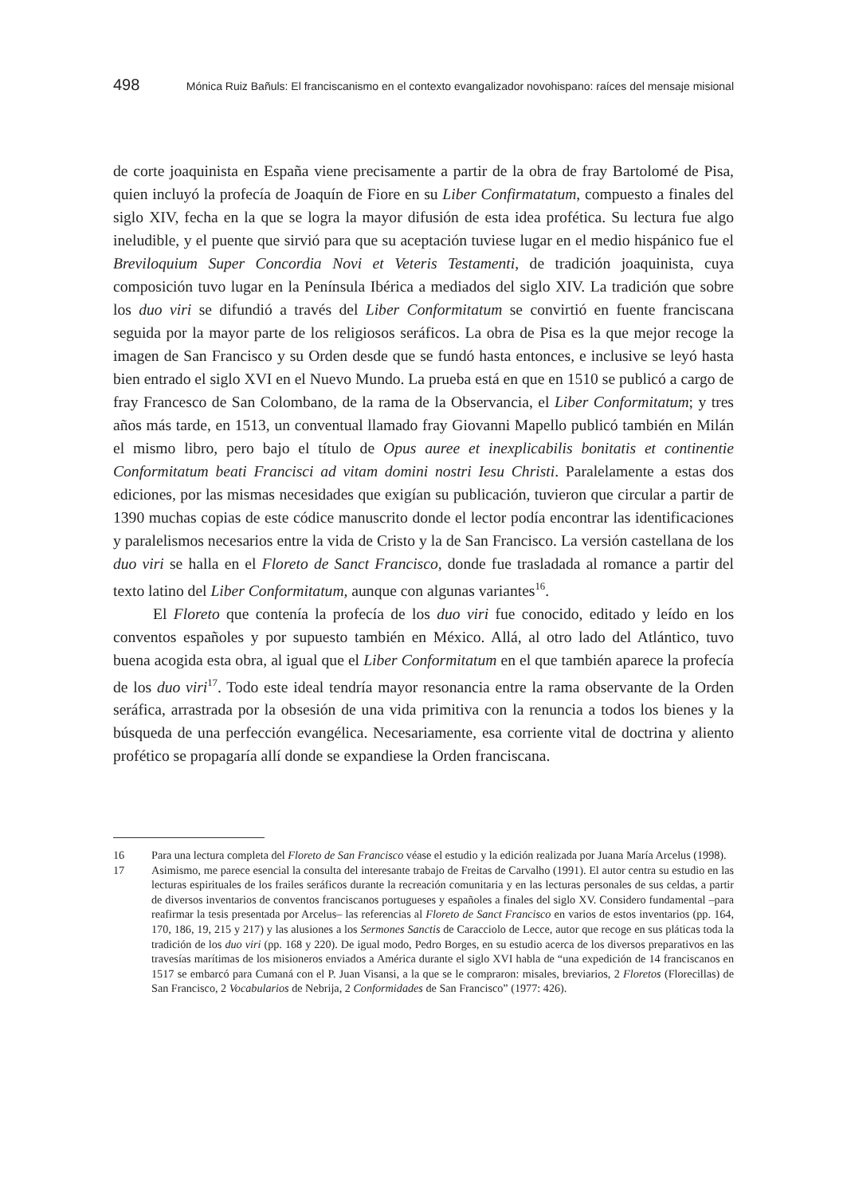498 Mónica Ruiz Bañuls: El franciscanismo en el contexto evangalizador novohispano: raíces del mensaje misional
de corte joaquinista en España viene precisamente a partir de la obra de fray Bartolomé de Pisa, quien incluyó la profecía de Joaquín de Fiore en su Liber Confirmatatum, compuesto a finales del siglo XIV, fecha en la que se logra la mayor difusión de esta idea profética. Su lectura fue algo ineludible, y el puente que sirvió para que su aceptación tuviese lugar en el medio hispánico fue el Breviloquium Super Concordia Novi et Veteris Testamenti, de tradición joaquinista, cuya composición tuvo lugar en la Península Ibérica a mediados del siglo XIV. La tradición que sobre los duo viri se difundió a través del Liber Conformitatum se convirtió en fuente franciscana seguida por la mayor parte de los religiosos seráficos. La obra de Pisa es la que mejor recoge la imagen de San Francisco y su Orden desde que se fundó hasta entonces, e inclusive se leyó hasta bien entrado el siglo XVI en el Nuevo Mundo. La prueba está en que en 1510 se publicó a cargo de fray Francesco de San Colombano, de la rama de la Observancia, el Liber Conformitatum; y tres años más tarde, en 1513, un conventual llamado fray Giovanni Mapello publicó también en Milán el mismo libro, pero bajo el título de Opus aureе et inexplicabilis bonitatis et continentie Conformitatum beati Francisci ad vitam domini nostri Iesu Christi. Paralelamente a estas dos ediciones, por las mismas necesidades que exigían su publicación, tuvieron que circular a partir de 1390 muchas copias de este códice manuscrito donde el lector podía encontrar las identificaciones y paralelismos necesarios entre la vida de Cristo y la de San Francisco. La versión castellana de los duo viri se halla en el Floreto de Sanct Francisco, donde fue trasladada al romance a partir del texto latino del Liber Conformitatum, aunque con algunas variantes<sup>16</sup>.
El Floreto que contenía la profecía de los duo viri fue conocido, editado y leído en los conventos españoles y por supuesto también en México. Allá, al otro lado del Atlántico, tuvo buena acogida esta obra, al igual que el Liber Conformitatum en el que también aparece la profecía de los duo viri<sup>17</sup>. Todo este ideal tendría mayor resonancia entre la rama observante de la Orden seráfica, arrastrada por la obsesión de una vida primitiva con la renuncia a todos los bienes y la búsqueda de una perfección evangélica. Necesariamente, esa corriente vital de doctrina y aliento profético se propagaría allí donde se expandiese la Orden franciscana.
16 Para una lectura completa del Floreto de San Francisco véase el estudio y la edición realizada por Juana María Arcelus (1998).
17 Asimismo, me parece esencial la consulta del interesante trabajo de Freitas de Carvalho (1991). El autor centra su estudio en las lecturas espirituales de los frailes seráficos durante la recreación comunitaria y en las lecturas personales de sus celdas, a partir de diversos inventarios de conventos franciscanos portugueses y españoles a finales del siglo XV. Considero fundamental –para reafirmar la tesis presentada por Arcelus– las referencias al Floreto de Sanct Francisco en varios de estos inventarios (pp. 164, 170, 186, 19, 215 y 217) y las alusiones a los Sermones Sanctis de Caracciolo de Lecce, autor que recoge en sus pláticas toda la tradición de los duo viri (pp. 168 y 220). De igual modo, Pedro Borges, en su estudio acerca de los diversos preparativos en las travesías marítimas de los misioneros enviados a América durante el siglo XVI habla de “una expedición de 14 franciscanos en 1517 se embarcó para Cumaná con el P. Juan Visansi, a la que se le compraron: misales, breviarios, 2 Floretos (Florecillas) de San Francisco, 2 Vocabularios de Nebrija, 2 Conformidades de San Francisco” (1977: 426).